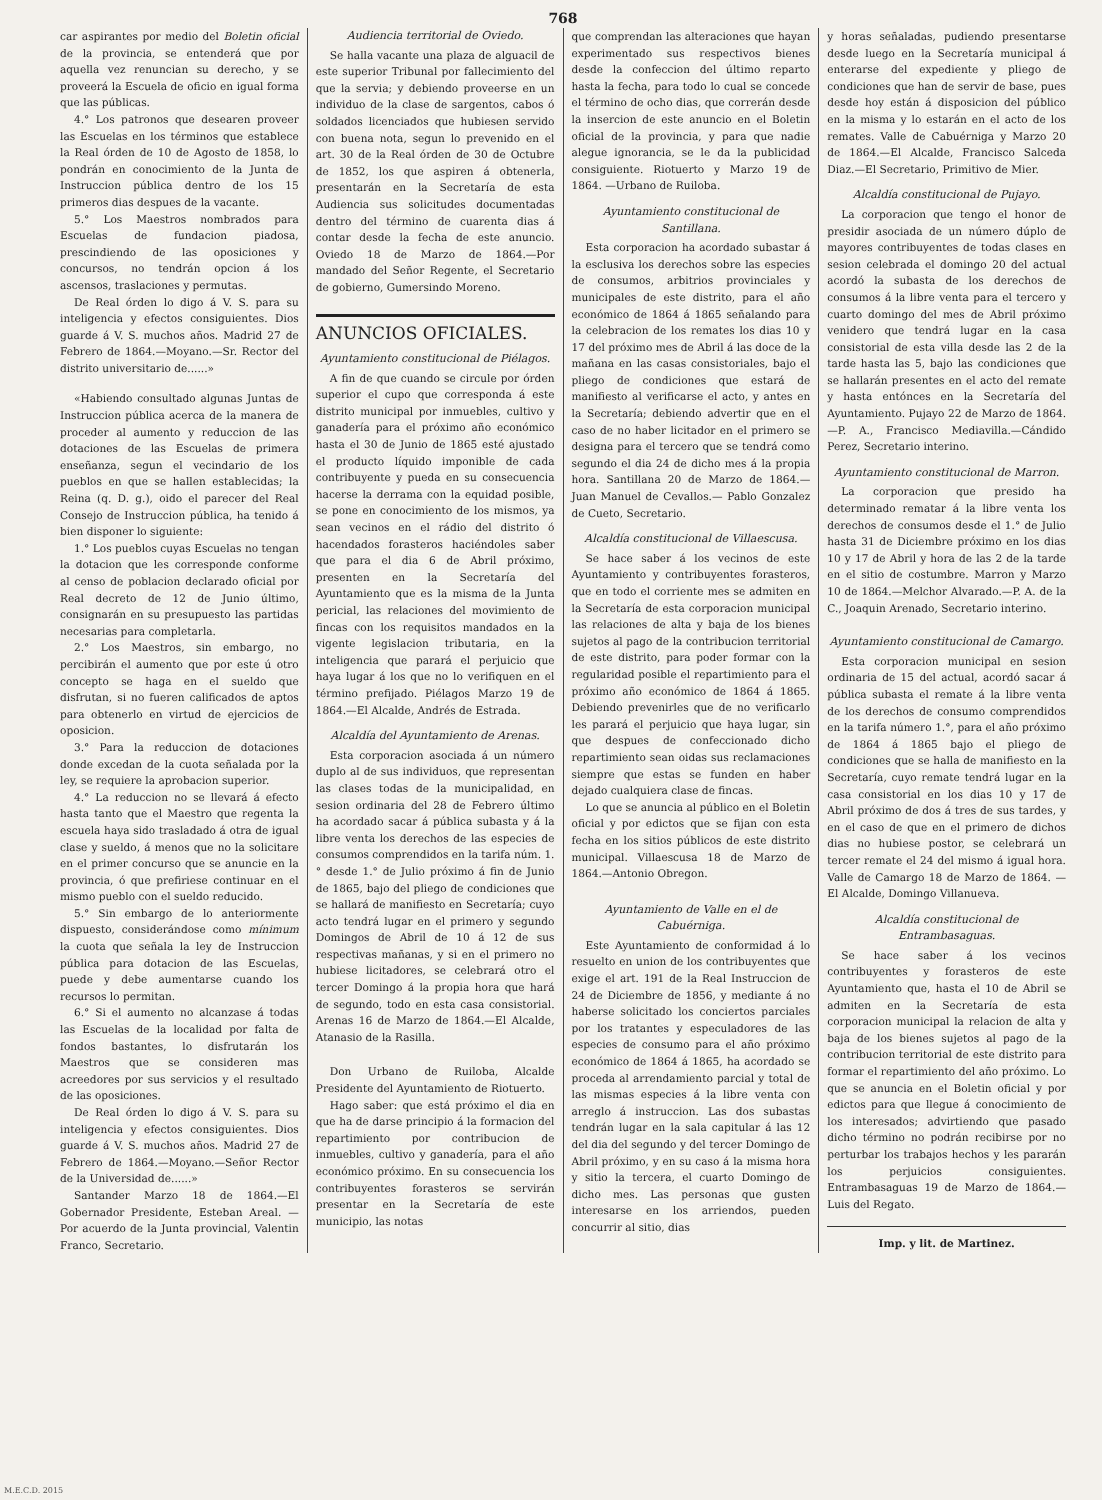768
car aspirantes por medio del Boletin oficial de la provincia, se entenderá que por aquella vez renuncian su derecho, y se proveerá la Escuela de oficio en igual forma que las públicas.
4.° Los patronos que desearen proveer las Escuelas en los términos que establece la Real órden de 10 de Agosto de 1858, lo pondrán en conocimiento de la Junta de Instruccion pública dentro de los 15 primeros dias despues de la vacante.
5.° Los Maestros nombrados para Escuelas de fundacion piadosa, prescindiendo de las oposiciones y concursos, no tendrán opcion á los ascensos, traslaciones y permutas.
De Real órden lo digo á V. S. para su inteligencia y efectos consiguientes. Dios guarde á V. S. muchos años. Madrid 27 de Febrero de 1864.—Moyano.—Sr. Rector del distrito universitario de......»
«Habiendo consultado algunas Juntas de Instruccion pública acerca de la manera de proceder al aumento y reduccion de las dotaciones de las Escuelas de primera enseñanza, segun el vecindario de los pueblos en que se hallen establecidas; la Reina (q. D. g.), oido el parecer del Real Consejo de Instruccion pública, ha tenido á bien disponer lo siguiente:
1.° Los pueblos cuyas Escuelas no tengan la dotacion que les corresponde conforme al censo de poblacion declarado oficial por Real decreto de 12 de Junio último, consignarán en su presupuesto las partidas necesarias para completarla.
2.° Los Maestros, sin embargo, no percibirán el aumento que por este ú otro concepto se haga en el sueldo que disfrutan, si no fueren calificados de aptos para obtenerlo en virtud de ejercicios de oposicion.
3.° Para la reduccion de dotaciones donde excedan de la cuota señalada por la ley, se requiere la aprobacion superior.
4.° La reduccion no se llevará á efecto hasta tanto que el Maestro que regenta la escuela haya sido trasladado á otra de igual clase y sueldo, á menos que no la solicitare en el primer concurso que se anuncie en la provincia, ó que prefiriese continuar en el mismo pueblo con el sueldo reducido.
5.° Sin embargo de lo anteriormente dispuesto, considerándose como mínimum la cuota que señala la ley de Instruccion pública para dotacion de las Escuelas, puede y debe aumentarse cuando los recursos lo permitan.
6.° Si el aumento no alcanzase á todas las Escuelas de la localidad por falta de fondos bastantes, lo disfrutarán los Maestros que se consideren mas acreedores por sus servicios y el resultado de las oposiciones.
De Real órden lo digo á V. S. para su inteligencia y efectos consiguientes. Dios guarde á V. S. muchos años. Madrid 27 de Febrero de 1864.—Moyano.—Señor Rector de la Universidad de......»
Santander Marzo 18 de 1864.—El Gobernador Presidente, Esteban Areal. —Por acuerdo de la Junta provincial, Valentin Franco, Secretario.
Audiencia territorial de Oviedo.
Se halla vacante una plaza de alguacil de este superior Tribunal por fallecimiento del que la servia; y debiendo proveerse en un individuo de la clase de sargentos, cabos ó soldados licenciados que hubiesen servido con buena nota, segun lo prevenido en el art. 30 de la Real órden de 30 de Octubre de 1852, los que aspiren á obtenerla, presentarán en la Secretaría de esta Audiencia sus solicitudes documentadas dentro del término de cuarenta dias á contar desde la fecha de este anuncio. Oviedo 18 de Marzo de 1864.—Por mandado del Señor Regente, el Secretario de gobierno, Gumersindo Moreno.
ANUNCIOS OFICIALES.
Ayuntamiento constitucional de Piélagos.
A fin de que cuando se circule por órden superior el cupo que corresponda á este distrito municipal por inmuebles, cultivo y ganadería para el próximo año económico hasta el 30 de Junio de 1865 esté ajustado el producto líquido imponible de cada contribuyente y pueda en su consecuencia hacerse la derrama con la equidad posible, se pone en conocimiento de los mismos, ya sean vecinos en el rádio del distrito ó hacendados forasteros haciéndoles saber que para el dia 6 de Abril próximo, presenten en la Secretaría del Ayuntamiento que es la misma de la Junta pericial, las relaciones del movimiento de fincas con los requisitos mandados en la vigente legislacion tributaria, en la inteligencia que parará el perjuicio que haya lugar á los que no lo verifiquen en el término prefijado. Piélagos Marzo 19 de 1864.—El Alcalde, Andrés de Estrada.
Alcaldía del Ayuntamiento de Arenas.
Esta corporacion asociada á un número duplo al de sus individuos, que representan las clases todas de la municipalidad, en sesion ordinaria del 28 de Febrero último ha acordado sacar á pública subasta y á la libre venta los derechos de las especies de consumos comprendidos en la tarifa núm. 1.° desde 1.° de Julio próximo á fin de Junio de 1865, bajo del pliego de condiciones que se hallará de manifiesto en Secretaría; cuyo acto tendrá lugar en el primero y segundo Domingos de Abril de 10 á 12 de sus respectivas mañanas, y si en el primero no hubiese licitadores, se celebrará otro el tercer Domingo á la propia hora que hará de segundo, todo en esta casa consistorial. Arenas 16 de Marzo de 1864.—El Alcalde, Atanasio de la Rasilla.
Don Urbano de Ruiloba, Alcalde Presidente del Ayuntamiento de Riotuerto.
Hago saber: que está próximo el dia en que ha de darse principio á la formacion del repartimiento por contribucion de inmuebles, cultivo y ganadería, para el año económico próximo. En su consecuencia los contribuyentes forasteros se servirán presentar en la Secretaría de este municipio, las notas
que comprendan las alteraciones que hayan experimentado sus respectivos bienes desde la confeccion del último reparto hasta la fecha, para todo lo cual se concede el término de ocho dias, que correrán desde la insercion de este anuncio en el Boletin oficial de la provincia, y para que nadie alegue ignorancia, se le da la publicidad consiguiente. Riotuerto y Marzo 19 de 1864. —Urbano de Ruiloba.
Ayuntamiento constitucional de Santillana.
Esta corporacion ha acordado subastar á la esclusiva los derechos sobre las especies de consumos, arbitrios provinciales y municipales de este distrito, para el año económico de 1864 á 1865 señalando para la celebracion de los remates los dias 10 y 17 del próximo mes de Abril á las doce de la mañana en las casas consistoriales, bajo el pliego de condiciones que estará de manifiesto al verificarse el acto, y antes en la Secretaría; debiendo advertir que en el caso de no haber licitador en el primero se designa para el tercero que se tendrá como segundo el dia 24 de dicho mes á la propia hora. Santillana 20 de Marzo de 1864.—Juan Manuel de Cevallos.— Pablo Gonzalez de Cueto, Secretario.
Alcaldía constitucional de Villaescusa.
Se hace saber á los vecinos de este Ayuntamiento y contribuyentes forasteros, que en todo el corriente mes se admiten en la Secretaría de esta corporacion municipal las relaciones de alta y baja de los bienes sujetos al pago de la contribucion territorial de este distrito, para poder formar con la regularidad posible el repartimiento para el próximo año económico de 1864 á 1865. Debiendo prevenirles que de no verificarlo les parará el perjuicio que haya lugar, sin que despues de confeccionado dicho repartimiento sean oidas sus reclamaciones siempre que estas se funden en haber dejado cualquiera clase de fincas.
Lo que se anuncia al público en el Boletin oficial y por edictos que se fijan con esta fecha en los sitios públicos de este distrito municipal. Villaescusa 18 de Marzo de 1864.—Antonio Obregon.
Ayuntamiento de Valle en el de Cabuérniga.
Este Ayuntamiento de conformidad á lo resuelto en union de los contribuyentes que exige el art. 191 de la Real Instruccion de 24 de Diciembre de 1856, y mediante á no haberse solicitado los conciertos parciales por los tratantes y especuladores de las especies de consumo para el año próximo económico de 1864 á 1865, ha acordado se proceda al arrendamiento parcial y total de las mismas especies á la libre venta con arreglo á instruccion. Las dos subastas tendrán lugar en la sala capitular á las 12 del dia del segundo y del tercer Domingo de Abril próximo, y en su caso á la misma hora y sitio la tercera, el cuarto Domingo de dicho mes. Las personas que gusten interesarse en los arriendos, pueden concurrir al sitio, dias
y horas señaladas, pudiendo presentarse desde luego en la Secretaría municipal á enterarse del expediente y pliego de condiciones que han de servir de base, pues desde hoy están á disposicion del público en la misma y lo estarán en el acto de los remates. Valle de Cabuérniga y Marzo 20 de 1864.—El Alcalde, Francisco Salceda Diaz.—El Secretario, Primitivo de Mier.
Alcaldía constitucional de Pujayo.
La corporacion que tengo el honor de presidir asociada de un número dúplo de mayores contribuyentes de todas clases en sesion celebrada el domingo 20 del actual acordó la subasta de los derechos de consumos á la libre venta para el tercero y cuarto domingo del mes de Abril próximo venidero que tendrá lugar en la casa consistorial de esta villa desde las 2 de la tarde hasta las 5, bajo las condiciones que se hallarán presentes en el acto del remate y hasta entónces en la Secretaría del Ayuntamiento. Pujayo 22 de Marzo de 1864.—P. A., Francisco Mediavilla.—Cándido Perez, Secretario interino.
Ayuntamiento constitucional de Marron.
La corporacion que presido ha determinado rematar á la libre venta los derechos de consumos desde el 1.° de Julio hasta 31 de Diciembre próximo en los dias 10 y 17 de Abril y hora de las 2 de la tarde en el sitio de costumbre. Marron y Marzo 10 de 1864.—Melchor Alvarado.—P. A. de la C., Joaquin Arenado, Secretario interino.
Ayuntamiento constitucional de Camargo.
Esta corporacion municipal en sesion ordinaria de 15 del actual, acordó sacar á pública subasta el remate á la libre venta de los derechos de consumo comprendidos en la tarifa número 1.°, para el año próximo de 1864 á 1865 bajo el pliego de condiciones que se halla de manifiesto en la Secretaría, cuyo remate tendrá lugar en la casa consistorial en los dias 10 y 17 de Abril próximo de dos á tres de sus tardes, y en el caso de que en el primero de dichos dias no hubiese postor, se celebrará un tercer remate el 24 del mismo á igual hora. Valle de Camargo 18 de Marzo de 1864. —El Alcalde, Domingo Villanueva.
Alcaldía constitucional de Entrambasaguas.
Se hace saber á los vecinos contribuyentes y forasteros de este Ayuntamiento que, hasta el 10 de Abril se admiten en la Secretaría de esta corporacion municipal la relacion de alta y baja de los bienes sujetos al pago de la contribucion territorial de este distrito para formar el repartimiento del año próximo. Lo que se anuncia en el Boletin oficial y por edictos para que llegue á conocimiento de los interesados; advirtiendo que pasado dicho término no podrán recibirse por no perturbar los trabajos hechos y les pararán los perjuicios consiguientes. Entrambasaguas 19 de Marzo de 1864.—Luis del Regato.
Imp. y lit. de Martinez.
M.E.C.D. 2015